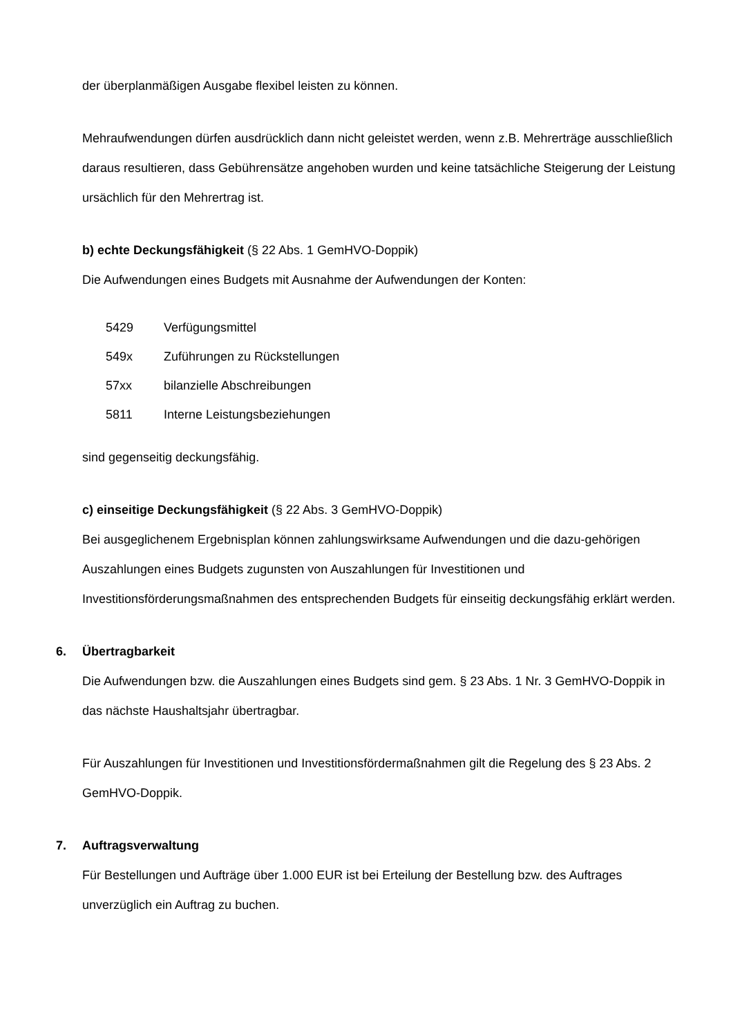der überplanmäßigen Ausgabe flexibel leisten zu können.
Mehraufwendungen dürfen ausdrücklich dann nicht geleistet werden, wenn z.B. Mehrerträge ausschließlich daraus resultieren, dass Gebührensätze angehoben wurden und keine tatsächliche Steigerung der Leistung ursächlich für den Mehrertrag ist.
b) echte Deckungsfähigkeit (§ 22 Abs. 1 GemHVO-Doppik)
Die Aufwendungen eines Budgets mit Ausnahme der Aufwendungen der Konten:
| 5429 | Verfügungsmittel |
| 549x | Zuführungen zu Rückstellungen |
| 57xx | bilanzielle Abschreibungen |
| 5811 | Interne Leistungsbeziehungen |
sind gegenseitig deckungsfähig.
c) einseitige Deckungsfähigkeit (§ 22 Abs. 3 GemHVO-Doppik)
Bei ausgeglichenem Ergebnisplan können zahlungswirksame Aufwendungen und die dazu-gehörigen Auszahlungen eines Budgets zugunsten von Auszahlungen für Investitionen und Investitionsförderungsmaßnahmen des entsprechenden Budgets für einseitig deckungsfähig erklärt werden.
6. Übertragbarkeit
Die Aufwendungen bzw. die Auszahlungen eines Budgets sind gem. § 23 Abs. 1 Nr. 3 GemHVO-Doppik in das nächste Haushaltsjahr übertragbar.
Für Auszahlungen für Investitionen und Investitionsfördermaßnahmen gilt die Regelung des § 23 Abs. 2 GemHVO-Doppik.
7. Auftragsverwaltung
Für Bestellungen und Aufträge über 1.000 EUR ist bei Erteilung der Bestellung bzw. des Auftrages unverzüglich ein Auftrag zu buchen.